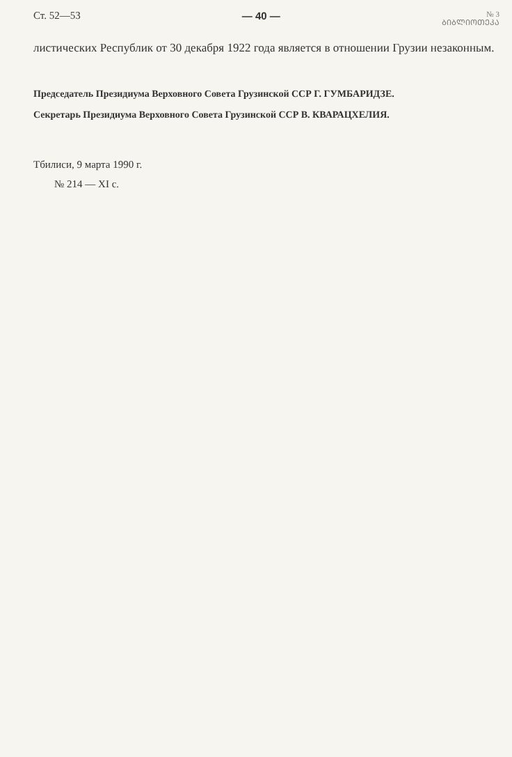Ст. 52—53 — 40 — № 3
ᲑᲘᲑᲚᲘᲝᲗᲔᲙᲐ
листических Республик от 30 декабря 1922 года является в отношении Грузии незаконным.
Председатель Президиума Верховного Совета Грузинской ССР Г. ГУМБАРИДЗЕ.
Секретарь Президиума Верховного Совета Грузинской ССР В. КВАРАЦХЕЛИЯ.
Тбилиси, 9 марта 1990 г.
№ 214 — XI с.